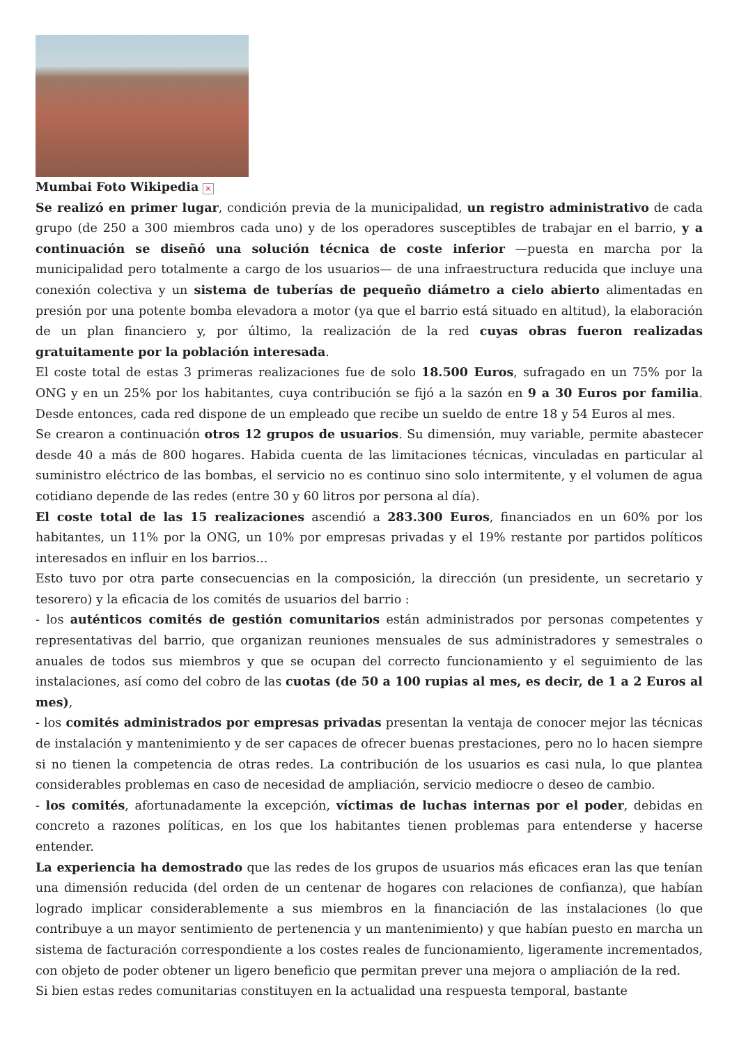Mumbai Foto Wikipedia ×
Se realizó en primer lugar, condición previa de la municipalidad, un registro administrativo de cada grupo (de 250 a 300 miembros cada uno) y de los operadores susceptibles de trabajar en el barrio, y a continuación se diseñó una solución técnica de coste inferior —puesta en marcha por la municipalidad pero totalmente a cargo de los usuarios— de una infraestructura reducida que incluye una conexión colectiva y un sistema de tuberías de pequeño diámetro a cielo abierto alimentadas en presión por una potente bomba elevadora a motor (ya que el barrio está situado en altitud), la elaboración de un plan financiero y, por último, la realización de la red cuyas obras fueron realizadas gratuitamente por la población interesada.
El coste total de estas 3 primeras realizaciones fue de solo 18.500 Euros, sufragado en un 75% por la ONG y en un 25% por los habitantes, cuya contribución se fijó a la sazón en 9 a 30 Euros por familia. Desde entonces, cada red dispone de un empleado que recibe un sueldo de entre 18 y 54 Euros al mes.
Se crearon a continuación otros 12 grupos de usuarios. Su dimensión, muy variable, permite abastecer desde 40 a más de 800 hogares. Habida cuenta de las limitaciones técnicas, vinculadas en particular al suministro eléctrico de las bombas, el servicio no es continuo sino solo intermitente, y el volumen de agua cotidiano depende de las redes (entre 30 y 60 litros por persona al día).
El coste total de las 15 realizaciones ascendió a 283.300 Euros, financiados en un 60% por los habitantes, un 11% por la ONG, un 10% por empresas privadas y el 19% restante por partidos políticos interesados en influir en los barrios...
Esto tuvo por otra parte consecuencias en la composición, la dirección (un presidente, un secretario y tesorero) y la eficacia de los comités de usuarios del barrio :
- los auténticos comités de gestión comunitarios están administrados por personas competentes y representativas del barrio, que organizan reuniones mensuales de sus administradores y semestrales o anuales de todos sus miembros y que se ocupan del correcto funcionamiento y el seguimiento de las instalaciones, así como del cobro de las cuotas (de 50 a 100 rupias al mes, es decir, de 1 a 2 Euros al mes),
- los comités administrados por empresas privadas presentan la ventaja de conocer mejor las técnicas de instalación y mantenimiento y de ser capaces de ofrecer buenas prestaciones, pero no lo hacen siempre si no tienen la competencia de otras redes. La contribución de los usuarios es casi nula, lo que plantea considerables problemas en caso de necesidad de ampliación, servicio mediocre o deseo de cambio.
- los comités, afortunadamente la excepción, víctimas de luchas internas por el poder, debidas en concreto a razones políticas, en los que los habitantes tienen problemas para entenderse y hacerse entender.
La experiencia ha demostrado que las redes de los grupos de usuarios más eficaces eran las que tenían una dimensión reducida (del orden de un centenar de hogares con relaciones de confianza), que habían logrado implicar considerablemente a sus miembros en la financiación de las instalaciones (lo que contribuye a un mayor sentimiento de pertenencia y un mantenimiento) y que habían puesto en marcha un sistema de facturación correspondiente a los costes reales de funcionamiento, ligeramente incrementados, con objeto de poder obtener un ligero beneficio que permitan prever una mejora o ampliación de la red.
Si bien estas redes comunitarias constituyen en la actualidad una respuesta temporal, bastante